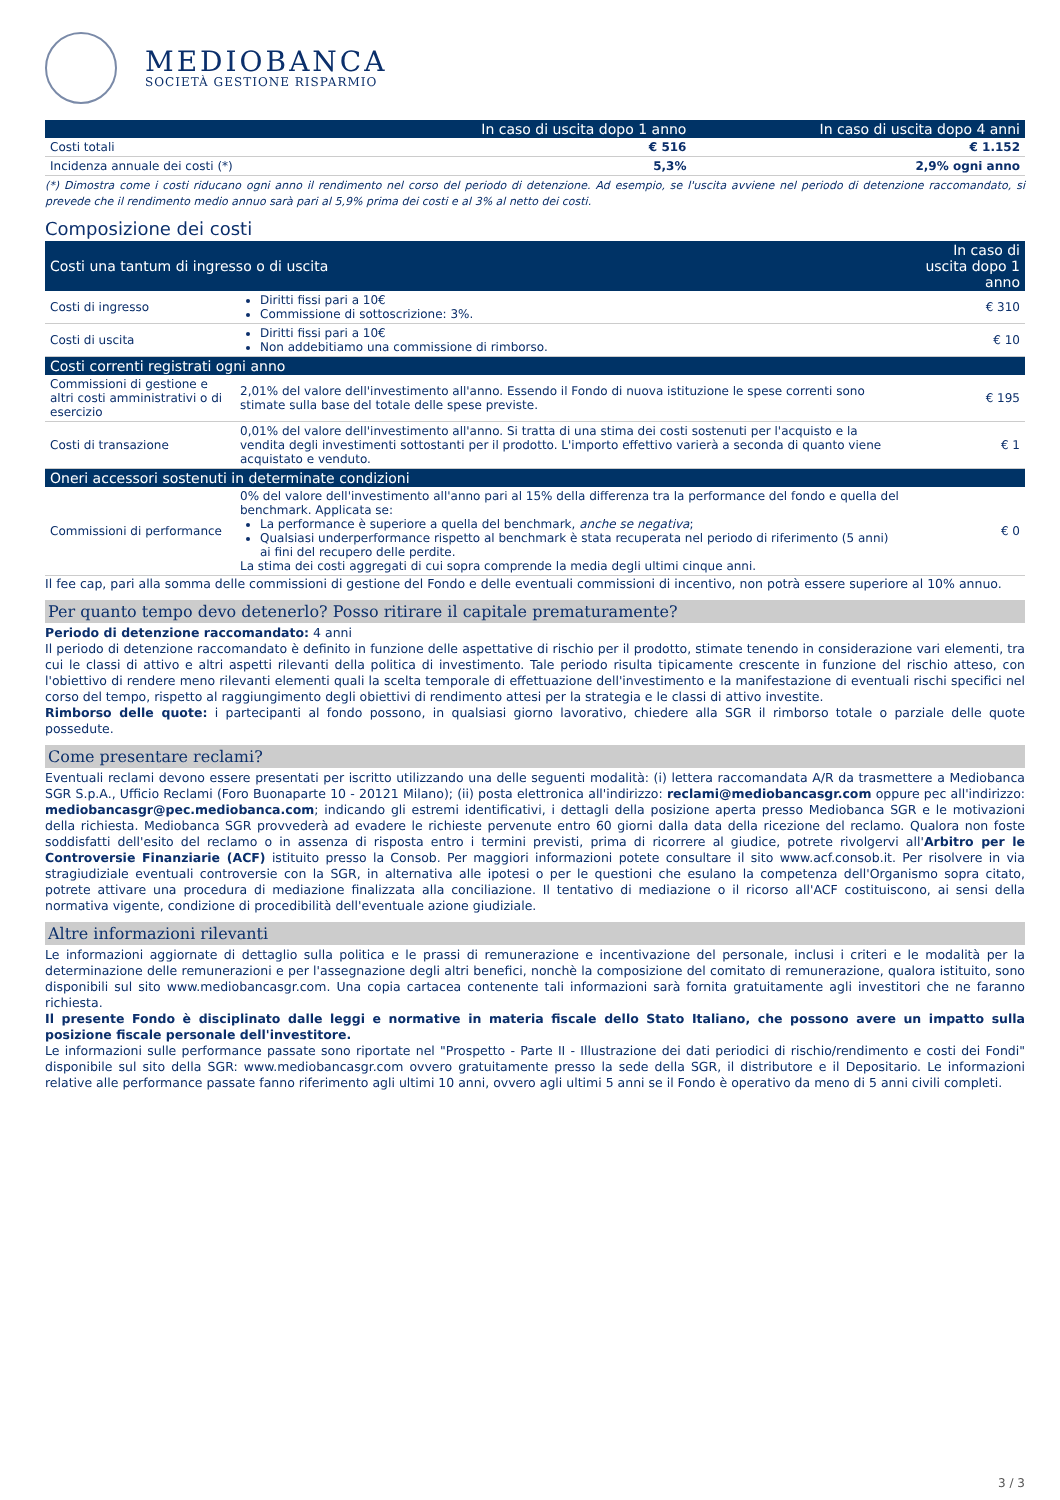MEDIOBANCA
SOCIETÀ GESTIONE RISPARMIO
| | In caso di uscita dopo 1 anno | In caso di uscita dopo 4 anni |
| --- | --- | --- |
| Costi totali | € 516 | € 1.152 |
| Incidenza annuale dei costi (*) | 5,3% | 2,9% ogni anno |
(*) Dimostra come i costi riducano ogni anno il rendimento nel corso del periodo di detenzione. Ad esempio, se l'uscita avviene nel periodo di detenzione raccomandato, si prevede che il rendimento medio annuo sarà pari al 5,9% prima dei costi e al 3% al netto dei costi.
Composizione dei costi
| Costi una tantum di ingresso o di uscita | | In caso di uscita dopo 1 anno |
| --- | --- | --- |
| Costi di ingresso | Diritti fissi pari a 10€ Commissione di sottoscrizione: 3%. | € 310 |
| Costi di uscita | Diritti fissi pari a 10€ Non addebitiamo una commissione di rimborso. | € 10 |
| Costi correnti registrati ogni anno | | |
| Commissioni di gestione e altri costi amministrativi o di esercizio | 2,01% del valore dell'investimento all'anno. Essendo il Fondo di nuova istituzione le spese correnti sono stimate sulla base del totale delle spese previste. | € 195 |
| Costi di transazione | 0,01% del valore dell'investimento all'anno. Si tratta di una stima dei costi sostenuti per l'acquisto e la vendita degli investimenti sottostanti per il prodotto. L'importo effettivo varierà a seconda di quanto viene acquistato e venduto. | € 1 |
| Oneri accessori sostenuti in determinate condizioni | | |
| Commissioni di performance | 0% del valore dell'investimento all'anno pari al 15% della differenza tra la performance del fondo e quella del benchmark. Applicata se: La performance è superiore a quella del benchmark, anche se negativa ; Qualsiasi underperformance rispetto al benchmark è stata recuperata nel periodo di riferimento (5 anni) ai fini del recupero delle perdite. La stima dei costi aggregati di cui sopra comprende la media degli ultimi cinque anni. | € 0 |
Il fee cap, pari alla somma delle commissioni di gestione del Fondo e delle eventuali commissioni di incentivo, non potrà essere superiore al 10% annuo.
Per quanto tempo devo detenerlo? Posso ritirare il capitale prematuramente?
Periodo di detenzione raccomandato: 4 anni
Il periodo di detenzione raccomandato è definito in funzione delle aspettative di rischio per il prodotto, stimate tenendo in considerazione vari elementi, tra cui le classi di attivo e altri aspetti rilevanti della politica di investimento. Tale periodo risulta tipicamente crescente in funzione del rischio atteso, con l'obiettivo di rendere meno rilevanti elementi quali la scelta temporale di effettuazione dell'investimento e la manifestazione di eventuali rischi specifici nel corso del tempo, rispetto al raggiungimento degli obiettivi di rendimento attesi per la strategia e le classi di attivo investite.
Rimborso delle quote: i partecipanti al fondo possono, in qualsiasi giorno lavorativo, chiedere alla SGR il rimborso totale o parziale delle quote possedute.
Come presentare reclami?
Eventuali reclami devono essere presentati per iscritto utilizzando una delle seguenti modalità: (i) lettera raccomandata A/R da trasmettere a Mediobanca SGR S.p.A., Ufficio Reclami (Foro Buonaparte 10 - 20121 Milano); (ii) posta elettronica all'indirizzo: reclami@mediobancasgr.com oppure pec all'indirizzo: mediobancasgr@pec.mediobanca.com; indicando gli estremi identificativi, i dettagli della posizione aperta presso Mediobanca SGR e le motivazioni della richiesta. Mediobanca SGR provvederà ad evadere le richieste pervenute entro 60 giorni dalla data della ricezione del reclamo. Qualora non foste soddisfatti dell'esito del reclamo o in assenza di risposta entro i termini previsti, prima di ricorrere al giudice, potrete rivolgervi all'Arbitro per le Controversie Finanziarie (ACF) istituito presso la Consob. Per maggiori informazioni potete consultare il sito www.acf.consob.it. Per risolvere in via stragiudiziale eventuali controversie con la SGR, in alternativa alle ipotesi o per le questioni che esulano la competenza dell'Organismo sopra citato, potrete attivare una procedura di mediazione finalizzata alla conciliazione. Il tentativo di mediazione o il ricorso all'ACF costituiscono, ai sensi della normativa vigente, condizione di procedibilità dell'eventuale azione giudiziale.
Altre informazioni rilevanti
Le informazioni aggiornate di dettaglio sulla politica e le prassi di remunerazione e incentivazione del personale, inclusi i criteri e le modalità per la determinazione delle remunerazioni e per l'assegnazione degli altri benefici, nonchè la composizione del comitato di remunerazione, qualora istituito, sono disponibili sul sito www.mediobancasgr.com. Una copia cartacea contenente tali informazioni sarà fornita gratuitamente agli investitori che ne faranno richiesta.
Il presente Fondo è disciplinato dalle leggi e normative in materia fiscale dello Stato Italiano, che possono avere un impatto sulla posizione fiscale personale dell'investitore.
Le informazioni sulle performance passate sono riportate nel "Prospetto - Parte II - Illustrazione dei dati periodici di rischio/rendimento e costi dei Fondi" disponibile sul sito della SGR: www.mediobancasgr.com ovvero gratuitamente presso la sede della SGR, il distributore e il Depositario. Le informazioni relative alle performance passate fanno riferimento agli ultimi 10 anni, ovvero agli ultimi 5 anni se il Fondo è operativo da meno di 5 anni civili completi.
3 / 3